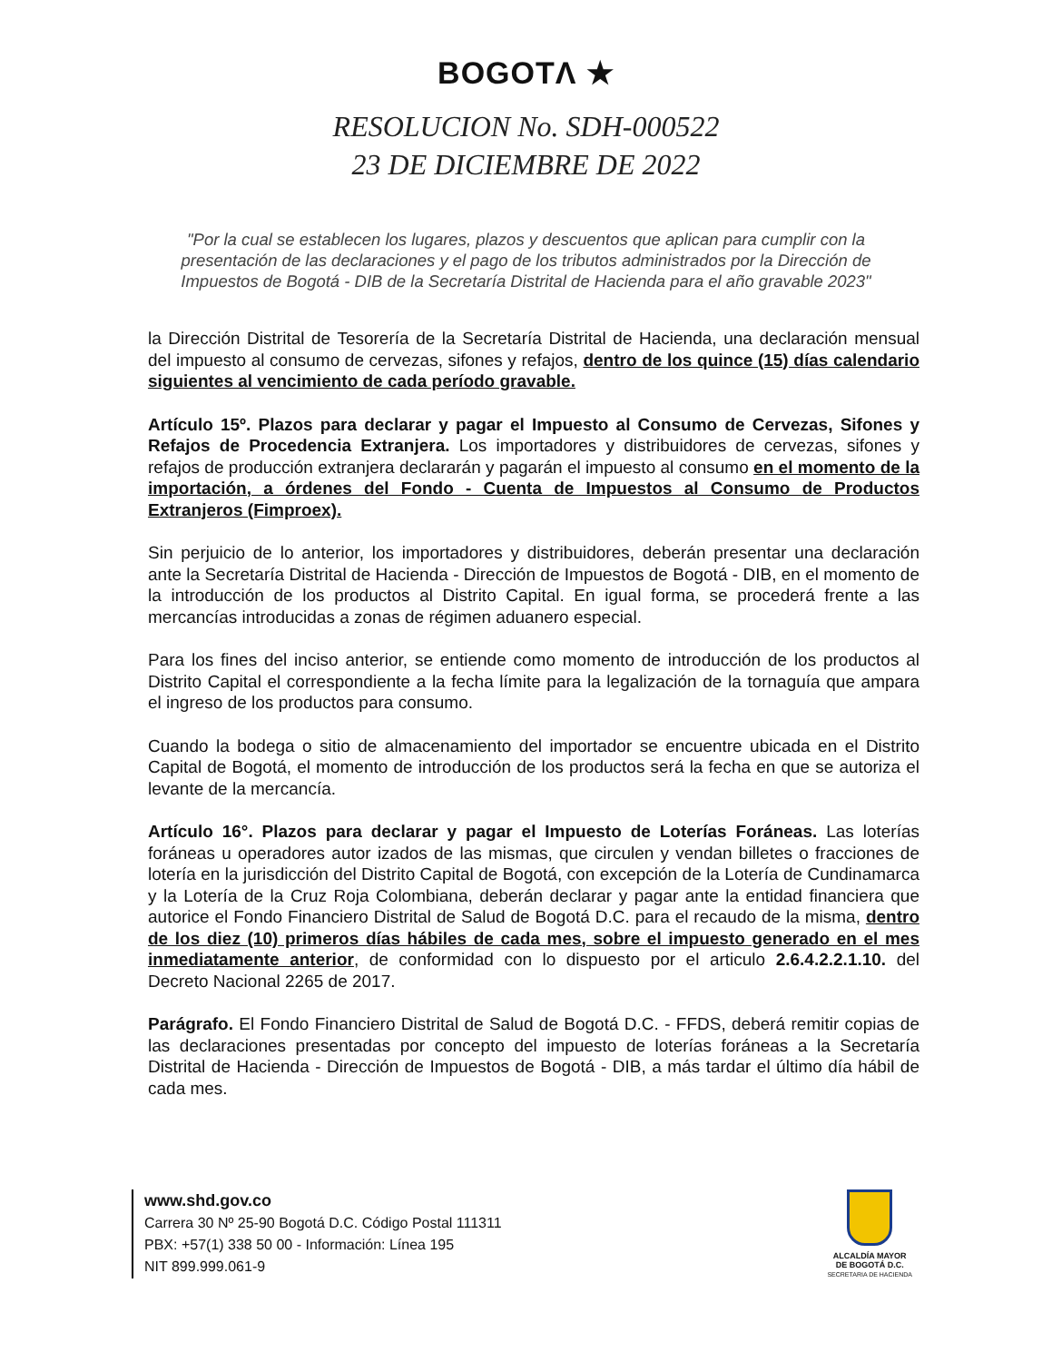BOGOTΛ ★
RESOLUCION No. SDH-000522
23 DE DICIEMBRE DE 2022
"Por la cual se establecen los lugares, plazos y descuentos que aplican para cumplir con la presentación de las declaraciones y el pago de los tributos administrados por la Dirección de Impuestos de Bogotá - DIB de la Secretaría Distrital de Hacienda para el año gravable 2023"
la Dirección Distrital de Tesorería de la Secretaría Distrital de Hacienda, una declaración mensual del impuesto al consumo de cervezas, sifones y refajos, dentro de los quince (15) días calendario siguientes al vencimiento de cada período gravable.
Artículo 15º. Plazos para declarar y pagar el Impuesto al Consumo de Cervezas, Sifones y Refajos de Procedencia Extranjera. Los importadores y distribuidores de cervezas, sifones y refajos de producción extranjera declararán y pagarán el impuesto al consumo en el momento de la importación, a órdenes del Fondo - Cuenta de Impuestos al Consumo de Productos Extranjeros (Fimproex).
Sin perjuicio de lo anterior, los importadores y distribuidores, deberán presentar una declaración ante la Secretaría Distrital de Hacienda - Dirección de Impuestos de Bogotá - DIB, en el momento de la introducción de los productos al Distrito Capital. En igual forma, se procederá frente a las mercancías introducidas a zonas de régimen aduanero especial.
Para los fines del inciso anterior, se entiende como momento de introducción de los productos al Distrito Capital el correspondiente a la fecha límite para la legalización de la tornaguía que ampara el ingreso de los productos para consumo.
Cuando la bodega o sitio de almacenamiento del importador se encuentre ubicada en el Distrito Capital de Bogotá, el momento de introducción de los productos será la fecha en que se autoriza el levante de la mercancía.
Artículo 16°. Plazos para declarar y pagar el Impuesto de Loterías Foráneas. Las loterías foráneas u operadores autor izados de las mismas, que circulen y vendan billetes o fracciones de lotería en la jurisdicción del Distrito Capital de Bogotá, con excepción de la Lotería de Cundinamarca y la Lotería de la Cruz Roja Colombiana, deberán declarar y pagar ante la entidad financiera que autorice el Fondo Financiero Distrital de Salud de Bogotá D.C. para el recaudo de la misma, dentro de los diez (10) primeros días hábiles de cada mes, sobre el impuesto generado en el mes inmediatamente anterior, de conformidad con lo dispuesto por el articulo 2.6.4.2.2.1.10. del Decreto Nacional 2265 de 2017.
Parágrafo. El Fondo Financiero Distrital de Salud de Bogotá D.C. - FFDS, deberá remitir copias de las declaraciones presentadas por concepto del impuesto de loterías foráneas a la Secretaría Distrital de Hacienda - Dirección de Impuestos de Bogotá - DIB, a más tardar el último día hábil de cada mes.
www.shd.gov.co
Carrera 30 Nº 25-90 Bogotá D.C. Código Postal 111311
PBX: +57(1) 338 50 00 - Información: Línea 195
NIT 899.999.061-9
ALCALDÍA MAYOR
DE BOGOTÁ D.C.
SECRETARIA DE HACIENDA